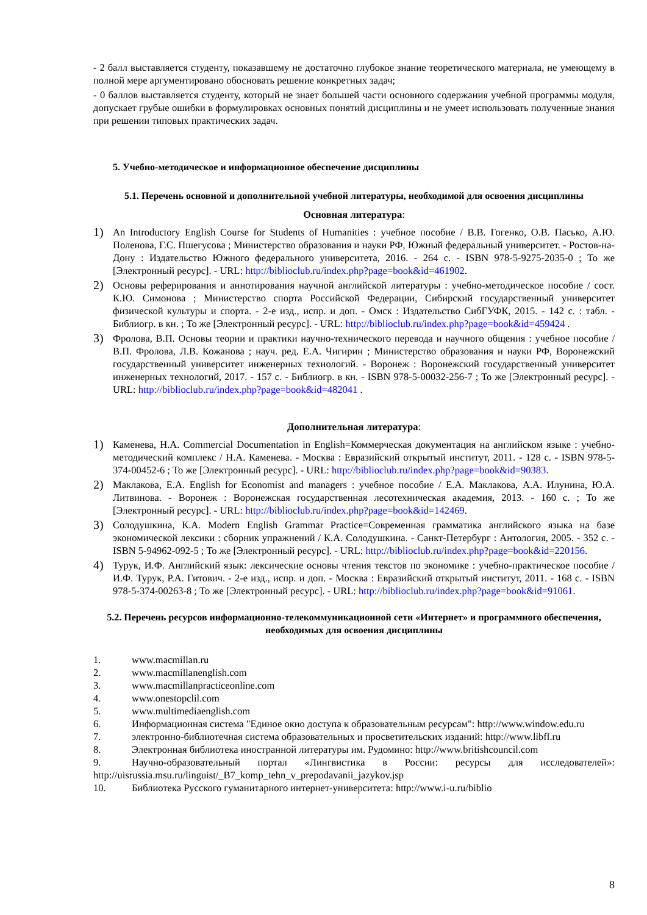- 2 балл выставляется студенту, показавшему не достаточно глубокое знание теоретического материала, не умеющему в полной мере аргументировано обосновать решение конкретных задач;
- 0 баллов выставляется студенту, который не знает большей части основного содержания учебной программы модуля, допускает грубые ошибки в формулировках основных понятий дисциплины и не умеет использовать полученные знания при решении типовых практических задач.
5. Учебно-методическое и информационное обеспечение дисциплины
5.1. Перечень основной и дополнительной учебной литературы, необходимой для освоения дисциплины
Основная литература:
1) An Introductory English Course for Students of Humanities : учебное пособие / В.В. Гогенко, О.В. Пасько, А.Ю. Поленова, Г.С. Пшегусова ; Министерство образования и науки РФ, Южный федеральный университет. - Ростов-на-Дону : Издательство Южного федерального университета, 2016. - 264 с. - ISBN 978-5-9275-2035-0 ; То же [Электронный ресурс]. - URL: http://biblioclub.ru/index.php?page=book&id=461902.
2) Основы реферирования и аннотирования научной английской литературы : учебно-методическое пособие / сост. К.Ю. Симонова ; Министерство спорта Российской Федерации, Сибирский государственный университет физической культуры и спорта. - 2-е изд., испр. и доп. - Омск : Издательство СибГУФК, 2015. - 142 с. : табл. - Библиогр. в кн. ; То же [Электронный ресурс]. - URL: http://biblioclub.ru/index.php?page=book&id=459424 .
3) Фролова, В.П. Основы теории и практики научно-технического перевода и научного общения : учебное пособие / В.П. Фролова, Л.В. Кожанова ; науч. ред. Е.А. Чигирин ; Министерство образования и науки РФ, Воронежский государственный университет инженерных технологий. - Воронеж : Воронежский государственный университет инженерных технологий, 2017. - 157 с. - Библиогр. в кн. - ISBN 978-5-00032-256-7 ; То же [Электронный ресурс]. - URL: http://biblioclub.ru/index.php?page=book&id=482041 .
Дополнительная литература:
1) Каменева, Н.А. Commercial Documentation in English=Коммерческая документация на английском языке : учебно-методический комплекс / Н.А. Каменева. - Москва : Евразийский открытый институт, 2011. - 128 с. - ISBN 978-5-374-00452-6 ; То же [Электронный ресурс]. - URL: http://biblioclub.ru/index.php?page=book&id=90383.
2) Маклакова, Е.А. English for Economist and managers : учебное пособие / Е.А. Маклакова, А.А. Илунина, Ю.А. Литвинова. - Воронеж : Воронежская государственная лесотехническая академия, 2013. - 160 с. ; То же [Электронный ресурс]. - URL: http://biblioclub.ru/index.php?page=book&id=142469.
3) Солодушкина, К.А. Modern English Grammar Practice=Современная грамматика английского языка на базе экономической лексики : сборник упражнений / К.А. Солодушкина. - Санкт-Петербург : Антология, 2005. - 352 с. - ISBN 5-94962-092-5 ; То же [Электронный ресурс]. - URL: http://biblioclub.ru/index.php?page=book&id=220156.
4) Турук, И.Ф. Английский язык: лексические основы чтения текстов по экономике : учебно-практическое пособие / И.Ф. Турук, Р.А. Гитович. - 2-е изд., испр. и доп. - Москва : Евразийский открытый институт, 2011. - 168 с. - ISBN 978-5-374-00263-8 ; То же [Электронный ресурс]. - URL: http://biblioclub.ru/index.php?page=book&id=91061.
5.2. Перечень ресурсов информационно-телекоммуникационной сети «Интернет» и программного обеспечения, необходимых для освоения дисциплины
1. www.macmillan.ru
2. www.macmillanenglish.com
3. www.macmillanpracticeonline.com
4. www.onestopclil.com
5. www.multimediaenglish.com
6. Информационная система "Единое окно доступа к образовательным ресурсам": http://www.window.edu.ru
7. электронно-библиотечная система образовательных и просветительских изданий: http://www.libfl.ru
8. Электронная библиотека иностранной литературы им. Рудомино: http://www.britishcouncil.com
9. Научно-образовательный портал «Лингвистика в России: ресурсы для исследователей»: http://uisrussia.msu.ru/linguist/_B7_komp_tehn_v_prepodavanii_jazykov.jsp
10. Библиотека Русского гуманитарного интернет-университета: http://www.i-u.ru/biblio
8